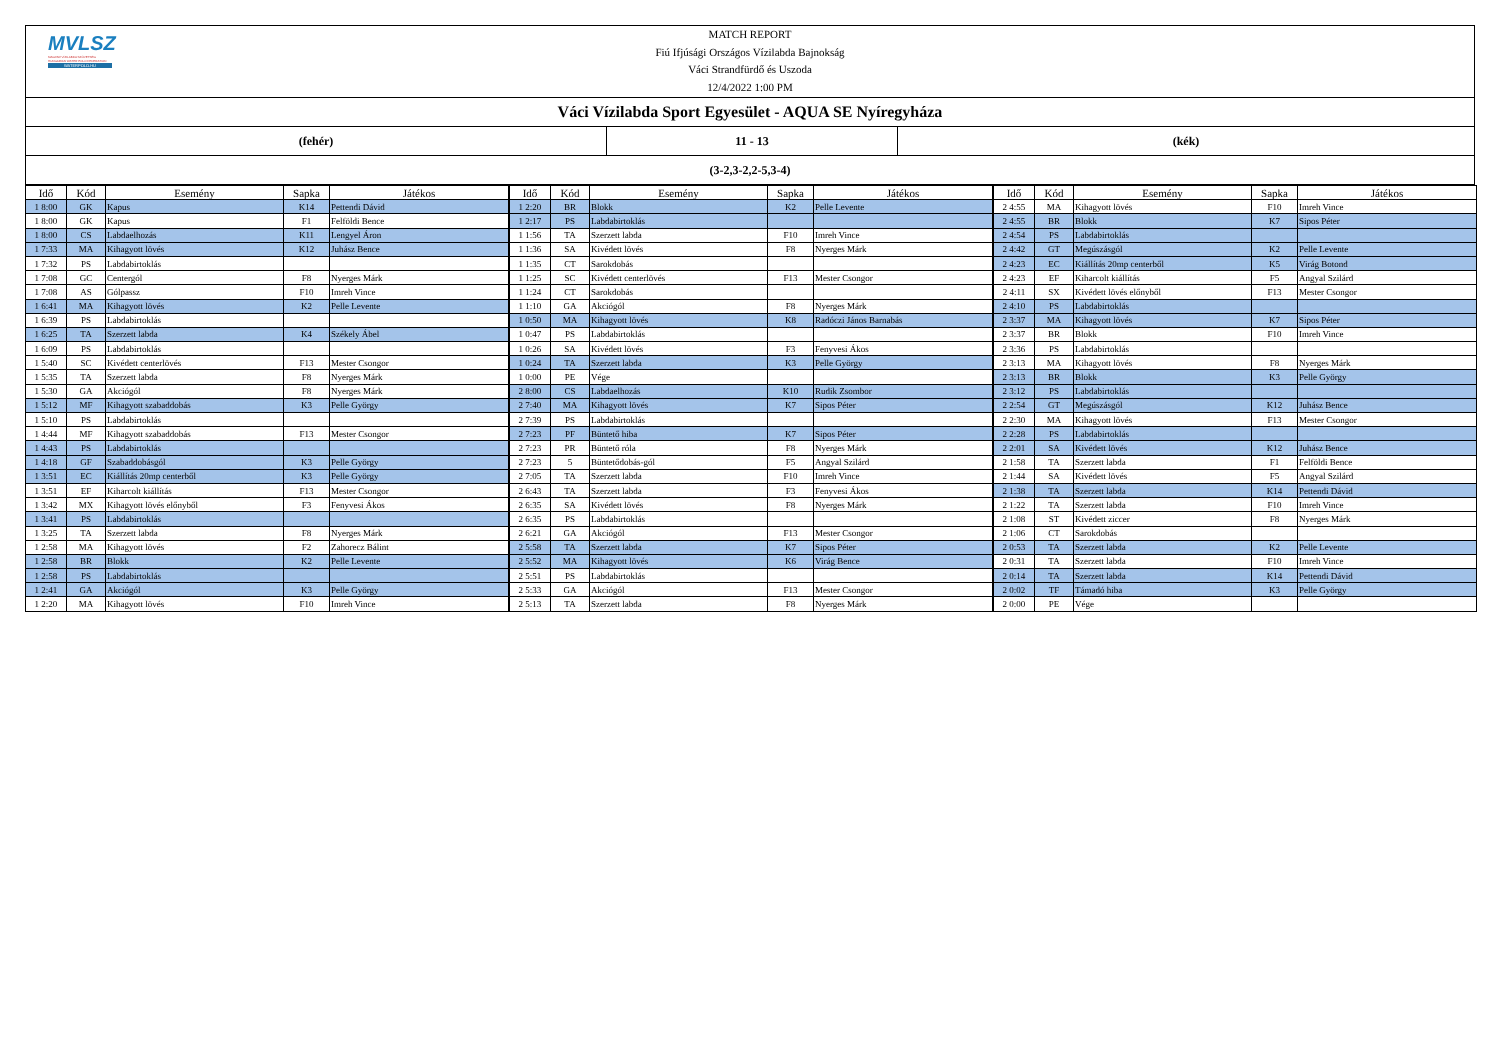MVLSZ
MAGYAR VÍZILABDA SZÖVETSÉG
HUNGARIAN WATER POLO FEDERATION
WATERPOLO.HU
MATCH REPORT
Fiú Ifjúsági Országos Vízilabda Bajnokság
Váci Strandfürdő és Uszoda
12/4/2022 1:00 PM
Váci Vízilabda Sport Egyesület - AQUA SE Nyíregyháza
(fehér) 11 - 13 (kék)
(3-2,3-2,2-5,3-4)
| Idő | Kód | Esemény | Sapka | Játékos |
| --- | --- | --- | --- | --- |
| 1 8:00 | GK | Kapus | K14 | Pettendi Dávid |
| 1 8:00 | GK | Kapus | F1 | Felföldi Bence |
| 1 8:00 | CS | Labdaelhozás | K11 | Lengyel Áron |
| 1 7:33 | MA | Kihagyott lövés | K12 | Juhász Bence |
| 1 7:32 | PS | Labdabirtoklás | | |
| 1 7:08 | GC | Centergól | F8 | Nyerges Márk |
| 1 7:08 | AS | Gólpassz | F10 | Imreh Vince |
| 1 6:41 | MA | Kihagyott lövés | K2 | Pelle Levente |
| 1 6:39 | PS | Labdabirtoklás | | |
| 1 6:25 | TA | Szerzett labda | K4 | Székely Ábel |
| 1 6:09 | PS | Labdabirtoklás | | |
| 1 5:40 | SC | Kivédett centerlövés | F13 | Mester Csongor |
| 1 5:35 | TA | Szerzett labda | F8 | Nyerges Márk |
| 1 5:30 | GA | Akciógól | F8 | Nyerges Márk |
| 1 5:12 | MF | Kihagyott szabaddobás | K3 | Pelle György |
| 1 5:10 | PS | Labdabirtoklás | | |
| 1 4:44 | MF | Kihagyott szabaddobás | F13 | Mester Csongor |
| 1 4:43 | PS | Labdabirtoklás | | |
| 1 4:18 | GF | Szabaddobásgól | K3 | Pelle György |
| 1 3:51 | EC | Kiállítás 20mp centerből | K3 | Pelle György |
| 1 3:51 | EF | Kiharcolt kiállítás | F13 | Mester Csongor |
| 1 3:42 | MX | Kihagyott lövés előnyből | F3 | Fenyvesi Ákos |
| 1 3:41 | PS | Labdabirtoklás | | |
| 1 3:25 | TA | Szerzett labda | F8 | Nyerges Márk |
| 1 2:58 | MA | Kihagyott lövés | F2 | Zahorecz Bálint |
| 1 2:58 | BR | Blokk | K2 | Pelle Levente |
| 1 2:58 | PS | Labdabirtoklás | | |
| 1 2:41 | GA | Akciógól | K3 | Pelle György |
| 1 2:20 | MA | Kihagyott lövés | F10 | Imreh Vince |
| Idő | Kód | Esemény | Sapka | Játékos |
| --- | --- | --- | --- | --- |
| 1 2:20 | BR | Blokk | K2 | Pelle Levente |
| 1 2:17 | PS | Labdabirtoklás | | |
| 1 1:56 | TA | Szerzett labda | F10 | Imreh Vince |
| 1 1:36 | SA | Kivédett lövés | F8 | Nyerges Márk |
| 1 1:35 | CT | Sarokdobás | | |
| 1 1:25 | SC | Kivédett centerlövés | F13 | Mester Csongor |
| 1 1:24 | CT | Sarokdobás | | |
| 1 1:10 | GA | Akciógól | F8 | Nyerges Márk |
| 1 0:50 | MA | Kihagyott lövés | K8 | Radóczi János Barnabás |
| 1 0:47 | PS | Labdabirtoklás | | |
| 1 0:26 | SA | Kivédett lövés | F3 | Fenyvesi Ákos |
| 1 0:24 | TA | Szerzett labda | K3 | Pelle György |
| 1 0:00 | PE | Vége | | |
| 2 8:00 | CS | Labdaelhozás | K10 | Rudik Zsombor |
| 2 7:40 | MA | Kihagyott lövés | K7 | Sipos Péter |
| 2 7:39 | PS | Labdabirtoklás | | |
| 2 7:23 | PF | Büntető hiba | K7 | Sipos Péter |
| 2 7:23 | PR | Büntető róla | F8 | Nyerges Márk |
| 2 7:23 | 5 | Büntetődobás-gól | F5 | Angyal Szilárd |
| 2 7:05 | TA | Szerzett labda | F10 | Imreh Vince |
| 2 6:43 | TA | Szerzett labda | F3 | Fenyvesi Ákos |
| 2 6:35 | SA | Kivédett lövés | F8 | Nyerges Márk |
| 2 6:35 | PS | Labdabirtoklás | | |
| 2 6:21 | GA | Akciógól | F13 | Mester Csongor |
| 2 5:58 | TA | Szerzett labda | K7 | Sipos Péter |
| 2 5:52 | MA | Kihagyott lövés | K6 | Virág Bence |
| 2 5:51 | PS | Labdabirtoklás | | |
| 2 5:33 | GA | Akciógól | F13 | Mester Csongor |
| 2 5:13 | TA | Szerzett labda | F8 | Nyerges Márk |
| Idő | Kód | Esemény | Sapka | Játékos |
| --- | --- | --- | --- | --- |
| 2 4:55 | MA | Kihagyott lövés | F10 | Imreh Vince |
| 2 4:55 | BR | Blokk | K7 | Sipos Péter |
| 2 4:54 | PS | Labdabirtoklás | | |
| 2 4:42 | GT | Megúszásgól | K2 | Pelle Levente |
| 2 4:23 | EC | Kiállítás 20mp centerből | K5 | Virág Botond |
| 2 4:23 | EF | Kiharcolt kiállítás | F5 | Angyal Szilárd |
| 2 4:11 | SX | Kivédett lövés előnyből | F13 | Mester Csongor |
| 2 4:10 | PS | Labdabirtoklás | | |
| 2 3:37 | MA | Kihagyott lövés | K7 | Sipos Péter |
| 2 3:37 | BR | Blokk | F10 | Imreh Vince |
| 2 3:36 | PS | Labdabirtoklás | | |
| 2 3:13 | MA | Kihagyott lövés | F8 | Nyerges Márk |
| 2 3:13 | BR | Blokk | K3 | Pelle György |
| 2 3:12 | PS | Labdabirtoklás | | |
| 2 2:54 | GT | Megúszásgól | K12 | Juhász Bence |
| 2 2:30 | MA | Kihagyott lövés | F13 | Mester Csongor |
| 2 2:28 | PS | Labdabirtoklás | | |
| 2 2:01 | SA | Kivédett lövés | K12 | Juhász Bence |
| 2 1:58 | TA | Szerzett labda | F1 | Felföldi Bence |
| 2 1:44 | SA | Kivédett lövés | F5 | Angyal Szilárd |
| 2 1:38 | TA | Szerzett labda | K14 | Pettendi Dávid |
| 2 1:22 | TA | Szerzett labda | F10 | Imreh Vince |
| 2 1:08 | ST | Kivédett ziccer | F8 | Nyerges Márk |
| 2 1:06 | CT | Sarokdobás | | |
| 2 0:53 | TA | Szerzett labda | K2 | Pelle Levente |
| 2 0:31 | TA | Szerzett labda | F10 | Imreh Vince |
| 2 0:14 | TA | Szerzett labda | K14 | Pettendi Dávid |
| 2 0:02 | TF | Támadó hiba | K3 | Pelle György |
| 2 0:00 | PE | Vége | | |